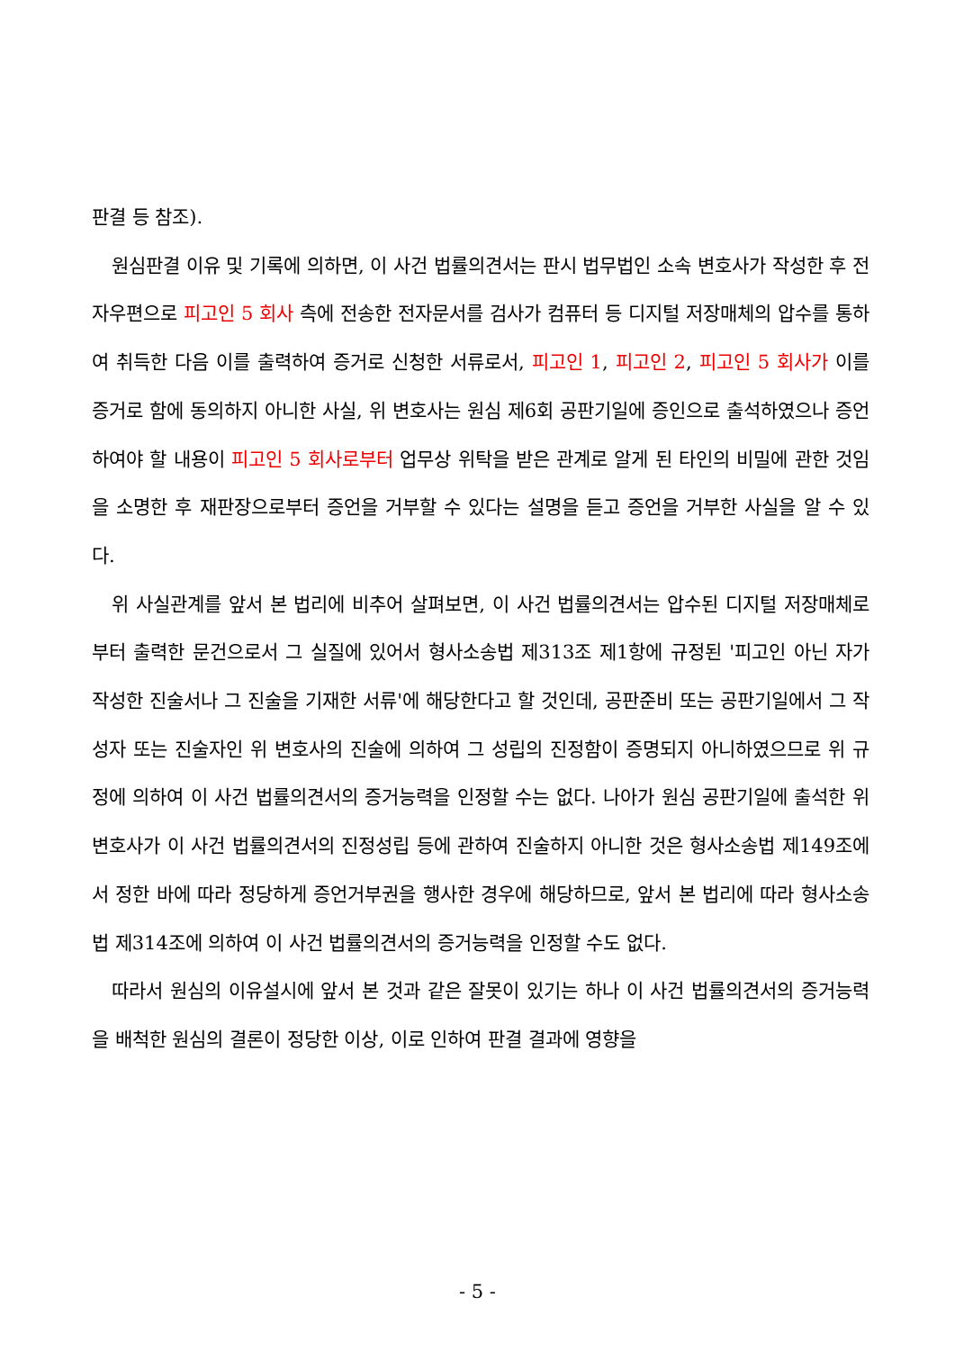판결 등 참조).
원심판결 이유 및 기록에 의하면, 이 사건 법률의견서는 판시 법무법인 소속 변호사가 작성한 후 전자우편으로 피고인 5 회사 측에 전송한 전자문서를 검사가 컴퓨터 등 디지털 저장매체의 압수를 통하여 취득한 다음 이를 출력하여 증거로 신청한 서류로서, 피고인 1, 피고인 2, 피고인 5 회사가 이를 증거로 함에 동의하지 아니한 사실, 위 변호사는 원심 제6회 공판기일에 증인으로 출석하였으나 증언하여야 할 내용이 피고인 5 회사로부터 업무상 위탁을 받은 관계로 알게 된 타인의 비밀에 관한 것임을 소명한 후 재판장으로부터 증언을 거부할 수 있다는 설명을 듣고 증언을 거부한 사실을 알 수 있다.
위 사실관계를 앞서 본 법리에 비추어 살펴보면, 이 사건 법률의견서는 압수된 디지털 저장매체로부터 출력한 문건으로서 그 실질에 있어서 형사소송법 제313조 제1항에 규정된 '피고인 아닌 자가 작성한 진술서나 그 진술을 기재한 서류'에 해당한다고 할 것인데, 공판준비 또는 공판기일에서 그 작성자 또는 진술자인 위 변호사의 진술에 의하여 그 성립의 진정함이 증명되지 아니하였으므로 위 규정에 의하여 이 사건 법률의견서의 증거능력을 인정할 수는 없다. 나아가 원심 공판기일에 출석한 위 변호사가 이 사건 법률의견서의 진정성립 등에 관하여 진술하지 아니한 것은 형사소송법 제149조에서 정한 바에 따라 정당하게 증언거부권을 행사한 경우에 해당하므로, 앞서 본 법리에 따라 형사소송법 제314조에 의하여 이 사건 법률의견서의 증거능력을 인정할 수도 없다.
따라서 원심의 이유설시에 앞서 본 것과 같은 잘못이 있기는 하나 이 사건 법률의견서의 증거능력을 배척한 원심의 결론이 정당한 이상, 이로 인하여 판결 결과에 영향을
- 5 -